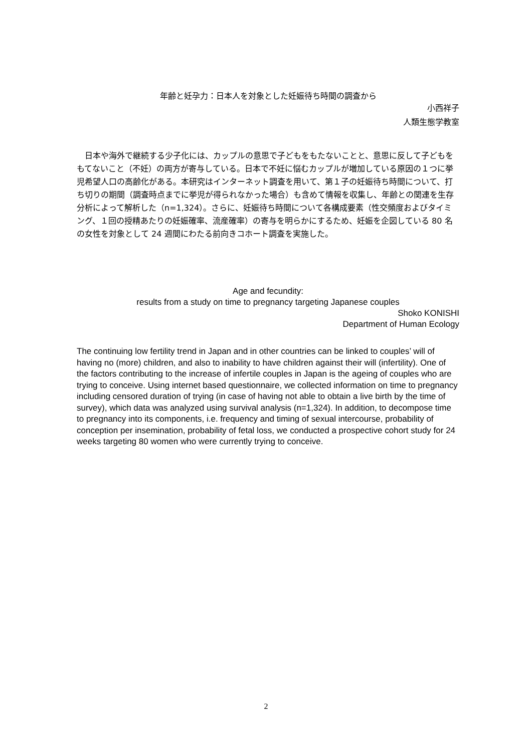年齢と妊孕力：日本人を対象とした妊娠待ち時間の調査から
小西祥子
人類生態学教室
　日本や海外で継続する少子化には、カップルの意思で子どもをもたないことと、意思に反して子どもをもてないこと（不妊）の両方が寄与している。日本で不妊に悩むカップルが増加している原因の１つに挙児希望人口の高齢化がある。本研究はインターネット調査を用いて、第１子の妊娠待ち時間について、打ち切りの期間（調査時点までに挙児が得られなかった場合）も含めて情報を収集し、年齢との関連を生存分析によって解析した（n=1,324）。さらに、妊娠待ち時間について各構成要素（性交頻度およびタイミング、１回の授精あたりの妊娠確率、流産確率）の寄与を明らかにするため、妊娠を企図している 80 名の女性を対象として 24 週間にわたる前向きコホート調査を実施した。
Age and fecundity:
results from a study on time to pregnancy targeting Japanese couples
Shoko KONISHI
Department of Human Ecology
The continuing low fertility trend in Japan and in other countries can be linked to couples’ will of having no (more) children, and also to inability to have children against their will (infertility). One of the factors contributing to the increase of infertile couples in Japan is the ageing of couples who are trying to conceive. Using internet based questionnaire, we collected information on time to pregnancy including censored duration of trying (in case of having not able to obtain a live birth by the time of survey), which data was analyzed using survival analysis (n=1,324). In addition, to decompose time to pregnancy into its components, i.e. frequency and timing of sexual intercourse, probability of conception per insemination, probability of fetal loss, we conducted a prospective cohort study for 24 weeks targeting 80 women who were currently trying to conceive.
2